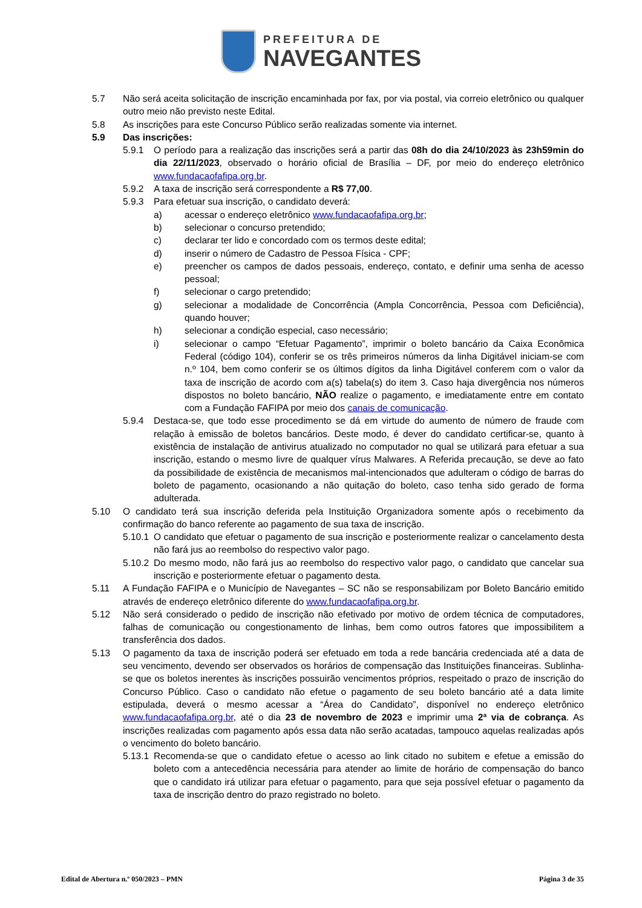PREFEITURA DE
NAVEGANTES
5.7 Não será aceita solicitação de inscrição encaminhada por fax, por via postal, via correio eletrônico ou qualquer outro meio não previsto neste Edital.
5.8 As inscrições para este Concurso Público serão realizadas somente via internet.
5.9 Das inscrições:
5.9.1 O período para a realização das inscrições será a partir das 08h do dia 24/10/2023 às 23h59min do dia 22/11/2023, observado o horário oficial de Brasília – DF, por meio do endereço eletrônico www.fundacaofafipa.org.br.
5.9.2 A taxa de inscrição será correspondente a R$ 77,00.
5.9.3 Para efetuar sua inscrição, o candidato deverá:
a) acessar o endereço eletrônico www.fundacaofafipa.org.br;
b) selecionar o concurso pretendido;
c) declarar ter lido e concordado com os termos deste edital;
d) inserir o número de Cadastro de Pessoa Física - CPF;
e) preencher os campos de dados pessoais, endereço, contato, e definir uma senha de acesso pessoal;
f) selecionar o cargo pretendido;
g) selecionar a modalidade de Concorrência (Ampla Concorrência, Pessoa com Deficiência), quando houver;
h) selecionar a condição especial, caso necessário;
i) selecionar o campo “Efetuar Pagamento”, imprimir o boleto bancário da Caixa Econômica Federal (código 104), conferir se os três primeiros números da linha Digitável iniciam-se com n.º 104, bem como conferir se os últimos dígitos da linha Digitável conferem com o valor da taxa de inscrição de acordo com a(s) tabela(s) do item 3. Caso haja divergência nos números dispostos no boleto bancário, NÃO realize o pagamento, e imediatamente entre em contato com a Fundação FAFIPA por meio dos canais de comunicação.
5.9.4 Destaca-se, que todo esse procedimento se dá em virtude do aumento de número de fraude com relação à emissão de boletos bancários. Deste modo, é dever do candidato certificar-se, quanto à existência de instalação de antivirus atualizado no computador no qual se utilizará para efetuar a sua inscrição, estando o mesmo livre de qualquer vírus Malwares. A Referida precaução, se deve ao fato da possibilidade de existência de mecanismos mal-intencionados que adulteram o código de barras do boleto de pagamento, ocasionando a não quitação do boleto, caso tenha sido gerado de forma adulterada.
5.10 O candidato terá sua inscrição deferida pela Instituição Organizadora somente após o recebimento da confirmação do banco referente ao pagamento de sua taxa de inscrição.
5.10.1
O candidato que efetuar o pagamento de sua inscrição e posteriormente realizar o cancelamento desta não fará jus ao reembolso do respectivo valor pago.
5.10.2
Do mesmo modo, não fará jus ao reembolso do respectivo valor pago, o candidato que cancelar sua inscrição e posteriormente efetuar o pagamento desta.
5.11 A Fundação FAFIPA e o Município de Navegantes – SC não se responsabilizam por Boleto Bancário emitido através de endereço eletrônico diferente do www.fundacaofafipa.org.br.
5.12 Não será considerado o pedido de inscrição não efetivado por motivo de ordem técnica de computadores, falhas de comunicação ou congestionamento de linhas, bem como outros fatores que impossibilitem a transferência dos dados.
5.13 O pagamento da taxa de inscrição poderá ser efetuado em toda a rede bancária credenciada até a data de seu vencimento, devendo ser observados os horários de compensação das Instituições financeiras. Sublinha-se que os boletos inerentes às inscrições possuirão vencimentos próprios, respeitado o prazo de inscrição do Concurso Público. Caso o candidato não efetue o pagamento de seu boleto bancário até a data limite estipulada, deverá o mesmo acessar a “Área do Candidato”, disponível no endereço eletrônico www.fundacaofafipa.org.br, até o dia 23 de novembro de 2023 e imprimir uma 2ª via de cobrança. As inscrições realizadas com pagamento após essa data não serão acatadas, tampouco aquelas realizadas após o vencimento do boleto bancário.
5.13.1
Recomenda-se que o candidato efetue o acesso ao link citado no subitem e efetue a emissão do boleto com a antecedência necessária para atender ao limite de horário de compensação do banco que o candidato irá utilizar para efetuar o pagamento, para que seja possível efetuar o pagamento da taxa de inscrição dentro do prazo registrado no boleto.
Edital de Abertura n.º 050/2023 – PMN Página 3 de 35